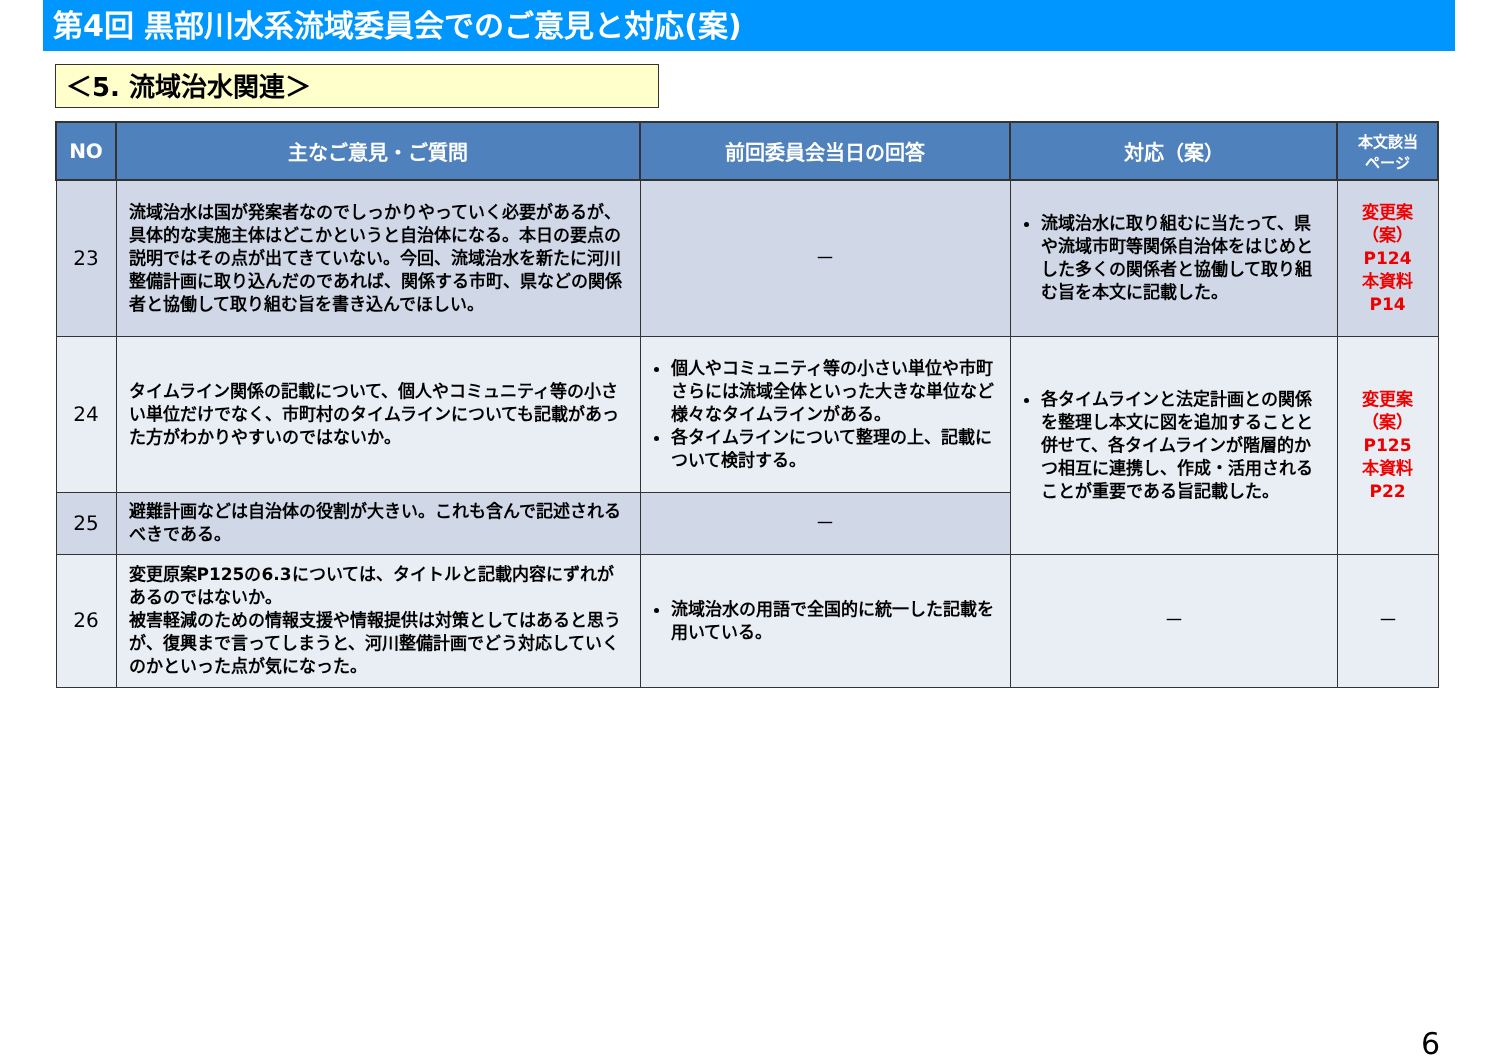第4回 黒部川水系流域委員会でのご意見と対応(案)
＜5. 流域治水関連＞
| NO | 主なご意見・ご質問 | 前回委員会当日の回答 | 対応（案） | 本文該当 ページ |
| --- | --- | --- | --- | --- |
| 23 | 流域治水は国が発案者なのでしっかりやっていく必要があるが、具体的な実施主体はどこかというと自治体になる。本日の要点の説明ではその点が出てきていない。今回、流域治水を新たに河川整備計画に取り込んだのであれば、関係する市町、県などの関係者と協働して取り組む旨を書き込んでほしい。 | － | 流域治水に取り組むに当たって、県や流域市町等関係自治体をはじめとした多くの関係者と協働して取り組む旨を本文に記載した。 | 変更案 （案） P124 本資料 P14 |
| 24 | タイムライン関係の記載について、個人やコミュニティ等の小さい単位だけでなく、市町村のタイムラインについても記載があった方がわかりやすいのではないか。 | 個人やコミュニティ等の小さい単位や市町さらには流域全体といった大きな単位など様々なタイムラインがある。 各タイムラインについて整理の上、記載について検討する。 | 各タイムラインと法定計画との関係を整理し本文に図を追加することと併せて、各タイムラインが階層的かつ相互に連携し、作成・活用されることが重要である旨記載した。 | 変更案 （案） P125 本資料 P22 |
| 25 | 避難計画などは自治体の役割が大きい。これも含んで記述されるべきである。 | － | | |
| 26 | 変更原案P125の6.3については、タイトルと記載内容にずれがあるのではないか。 被害軽減のための情報支援や情報提供は対策としてはあると思うが、復興まで言ってしまうと、河川整備計画でどう対応していくのかといった点が気になった。 | 流域治水の用語で全国的に統一した記載を用いている。 | － | － |
6